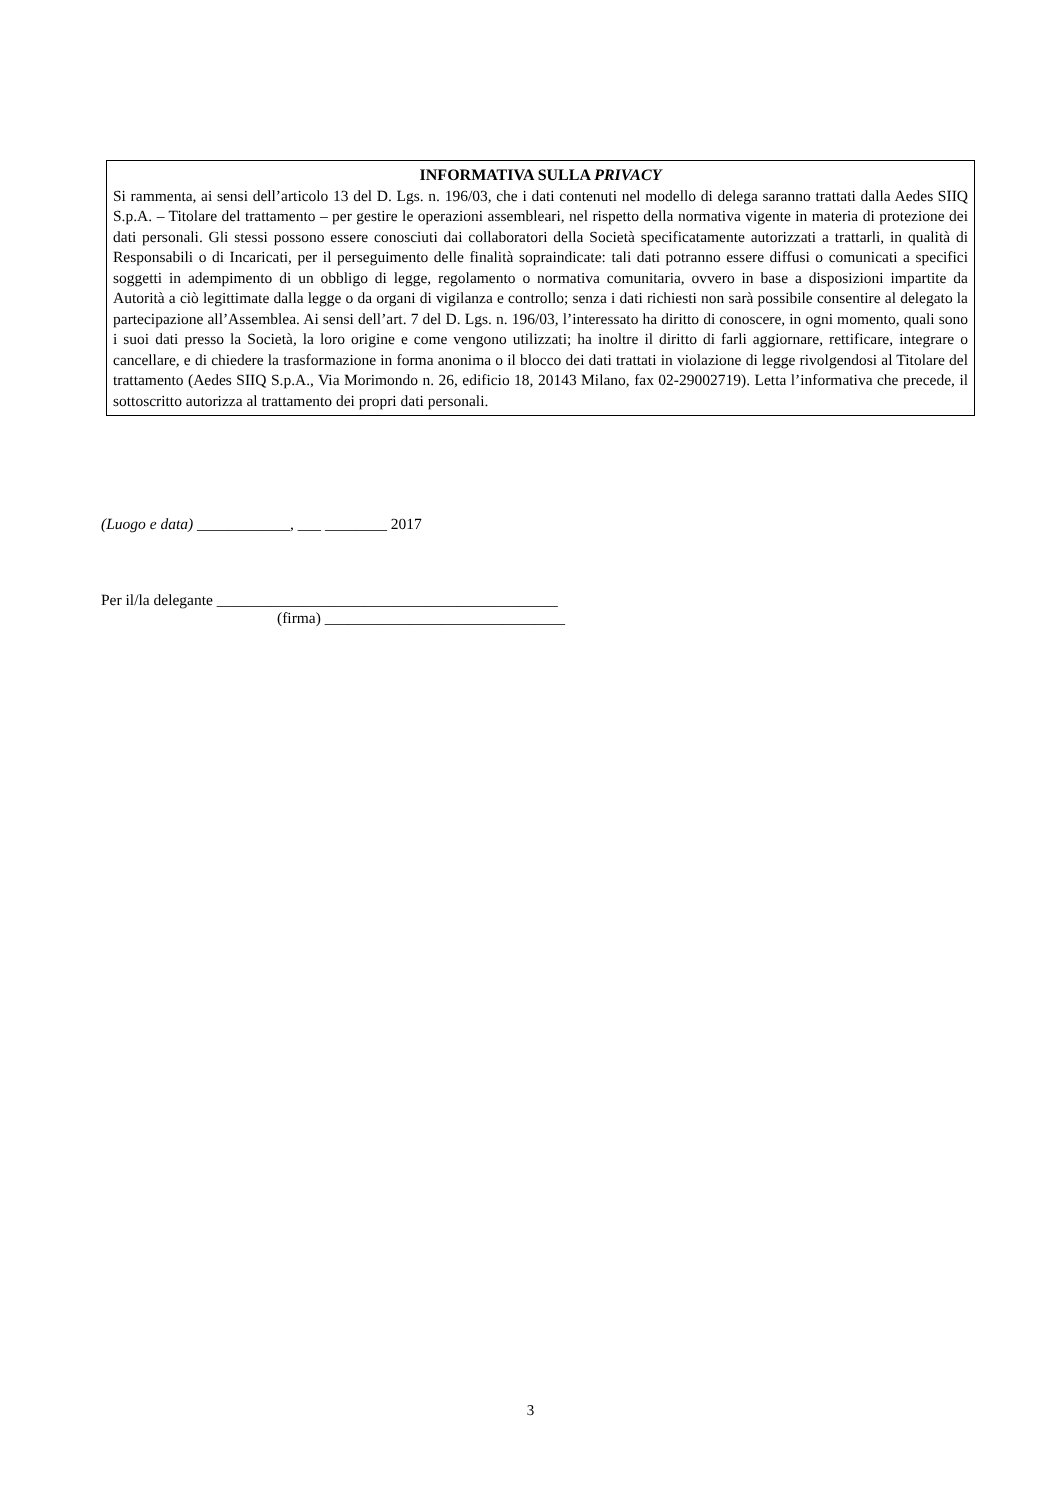INFORMATIVA SULLA PRIVACY
Si rammenta, ai sensi dell’articolo 13 del D. Lgs. n. 196/03, che i dati contenuti nel modello di delega saranno trattati dalla Aedes SIIQ S.p.A. – Titolare del trattamento – per gestire le operazioni assembleari, nel rispetto della normativa vigente in materia di protezione dei dati personali. Gli stessi possono essere conosciuti dai collaboratori della Società specificatamente autorizzati a trattarli, in qualità di Responsabili o di Incaricati, per il perseguimento delle finalità sopraindicate: tali dati potranno essere diffusi o comunicati a specifici soggetti in adempimento di un obbligo di legge, regolamento o normativa comunitaria, ovvero in base a disposizioni impartite da Autorità a ciò legittimate dalla legge o da organi di vigilanza e controllo; senza i dati richiesti non sarà possibile consentire al delegato la partecipazione all’Assemblea. Ai sensi dell’art. 7 del D. Lgs. n. 196/03, l’interessato ha diritto di conoscere, in ogni momento, quali sono i suoi dati presso la Società, la loro origine e come vengono utilizzati; ha inoltre il diritto di farli aggiornare, rettificare, integrare o cancellare, e di chiedere la trasformazione in forma anonima o il blocco dei dati trattati in violazione di legge rivolgendosi al Titolare del trattamento (Aedes SIIQ S.p.A., Via Morimondo n. 26, edificio 18, 20143 Milano, fax 02-29002719). Letta l’informativa che precede, il sottoscritto autorizza al trattamento dei propri dati personali.
(Luogo e data) ____________, ___ ________ 2017
Per il/la delegante ____________________________________________
(firma) _______________________________
3